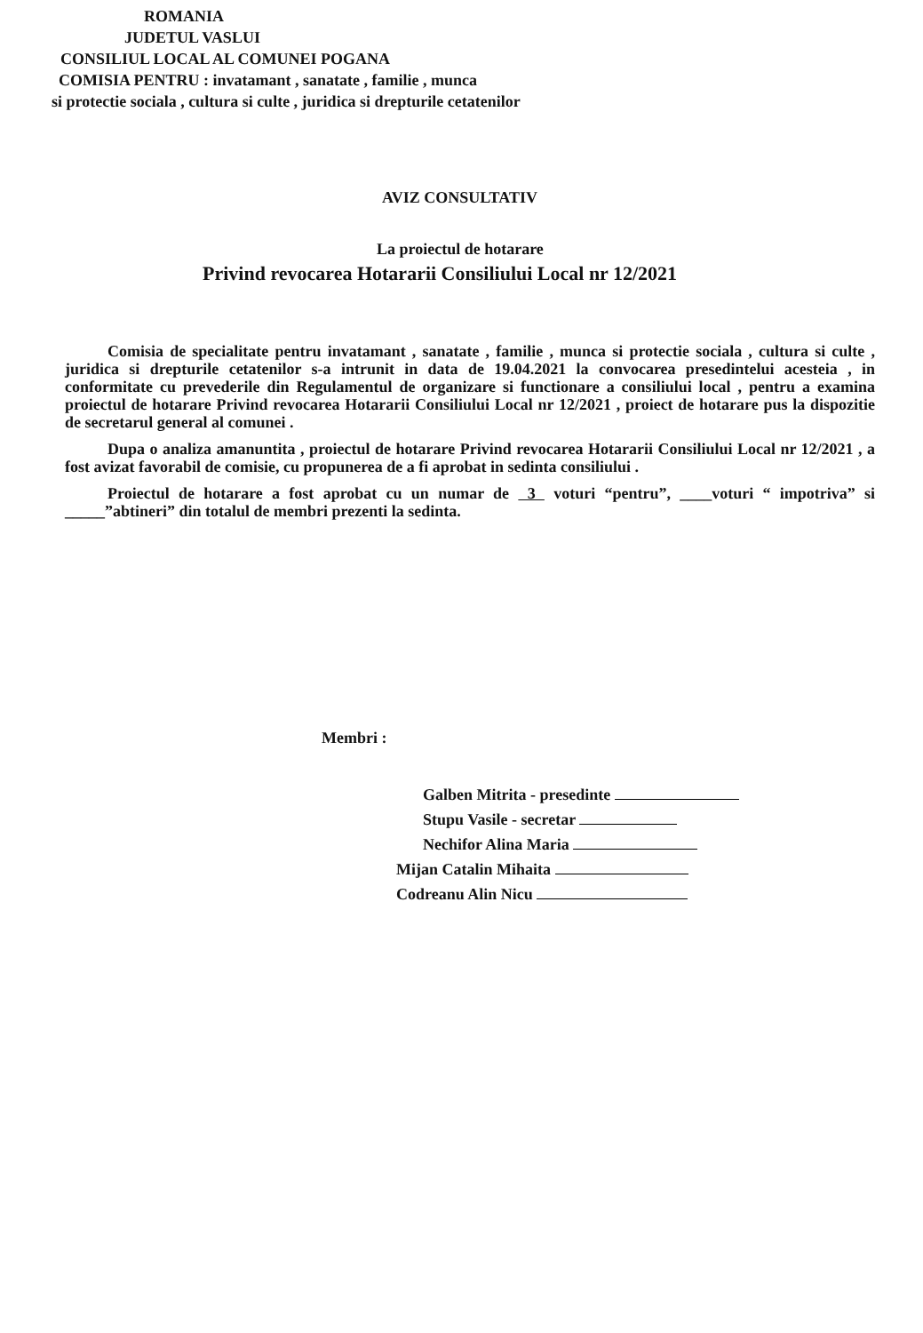ROMANIA
JUDETUL VASLUI
CONSILIUL LOCAL AL COMUNEI POGANA
COMISIA PENTRU : invatamant , sanatate , familie , munca
si protectie sociala , cultura si culte , juridica si drepturile cetatenilor
AVIZ CONSULTATIV
La proiectul de hotarare
Privind revocarea Hotararii Consiliului Local nr 12/2021
Comisia de specialitate pentru invatamant , sanatate , familie , munca si protectie sociala , cultura si culte , juridica si drepturile cetatenilor s-a intrunit in data de 19.04.2021 la convocarea presedintelui acesteia , in conformitate cu prevederile din Regulamentul de organizare si functionare a consiliului local , pentru a examina proiectul de hotarare Privind revocarea Hotararii Consiliului Local nr 12/2021 , proiect de hotarare pus la dispozitie de secretarul general al comunei .
Dupa o analiza amanuntita , proiectul de hotarare Privind revocarea Hotararii Consiliului Local nr 12/2021 , a fost avizat favorabil de comisie, cu propunerea de a fi aprobat in sedinta consiliului .
Proiectul de hotarare a fost aprobat cu un numar de 3 voturi “pentru”, ____voturi “ impotriva” si _____”abtineri” din totalul de membri prezenti la sedinta.
Membri :
Galben Mitrita - presedinte
Stupu Vasile - secretar
Nechifor Alina Maria
Mijan Catalin Mihaita
Codreanu Alin Nicu